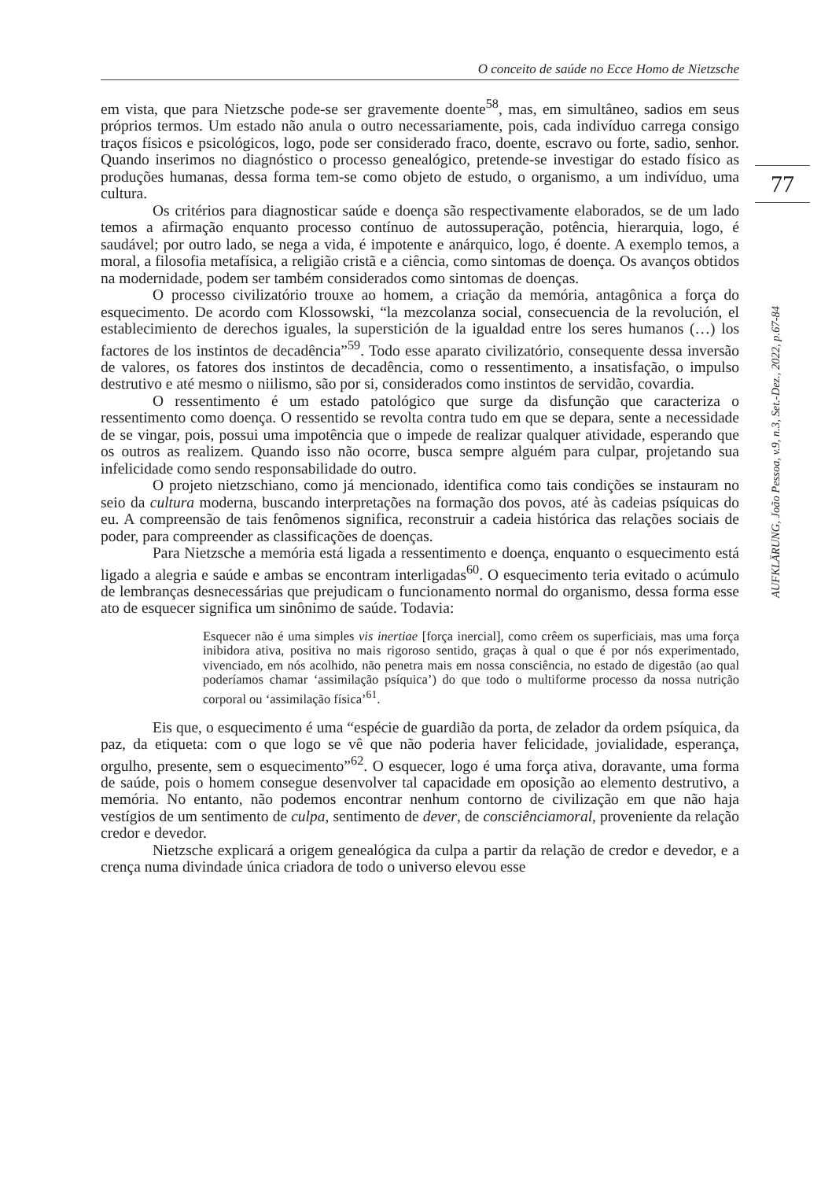O conceito de saúde no Ecce Homo de Nietzsche
77
AUFKLÄRUNG, João Pessoa, v.9, n.3, Set.-Dez., 2022, p.67-84
em vista, que para Nietzsche pode-se ser gravemente doente<sup>58</sup>, mas, em simultâneo, sadios em seus próprios termos. Um estado não anula o outro necessariamente, pois, cada indivíduo carrega consigo traços físicos e psicológicos, logo, pode ser considerado fraco, doente, escravo ou forte, sadio, senhor. Quando inserimos no diagnóstico o processo genealógico, pretende-se investigar do estado físico as produções humanas, dessa forma tem-se como objeto de estudo, o organismo, a um indivíduo, uma cultura.
Os critérios para diagnosticar saúde e doença são respectivamente elaborados, se de um lado temos a afirmação enquanto processo contínuo de autossuperação, potência, hierarquia, logo, é saudável; por outro lado, se nega a vida, é impotente e anárquico, logo, é doente. A exemplo temos, a moral, a filosofia metafísica, a religião cristã e a ciência, como sintomas de doença. Os avanços obtidos na modernidade, podem ser também considerados como sintomas de doenças.
O processo civilizatório trouxe ao homem, a criação da memória, antagônica a força do esquecimento. De acordo com Klossowski, “la mezcolanza social, consecuencia de la revolución, el establecimiento de derechos iguales, la superstición de la igualdad entre los seres humanos (…) los factores de los instintos de decadência”<sup>59</sup>. Todo esse aparato civilizatório, consequente dessa inversão de valores, os fatores dos instintos de decadência, como o ressentimento, a insatisfação, o impulso destrutivo e até mesmo o niilismo, são por si, considerados como instintos de servidão, covardia.
O ressentimento é um estado patológico que surge da disfunção que caracteriza o ressentimento como doença. O ressentido se revolta contra tudo em que se depara, sente a necessidade de se vingar, pois, possui uma impotência que o impede de realizar qualquer atividade, esperando que os outros as realizem. Quando isso não ocorre, busca sempre alguém para culpar, projetando sua infelicidade como sendo responsabilidade do outro.
O projeto nietzschiano, como já mencionado, identifica como tais condições se instauram no seio da cultura moderna, buscando interpretações na formação dos povos, até às cadeias psíquicas do eu. A compreensão de tais fenômenos significa, reconstruir a cadeia histórica das relações sociais de poder, para compreender as classificações de doenças.
Para Nietzsche a memória está ligada a ressentimento e doença, enquanto o esquecimento está ligado a alegria e saúde e ambas se encontram interligadas<sup>60</sup>. O esquecimento teria evitado o acúmulo de lembranças desnecessárias que prejudicam o funcionamento normal do organismo, dessa forma esse ato de esquecer significa um sinônimo de saúde. Todavia:
Esquecer não é uma simples vis inertiae [força inercial], como crêem os superficiais, mas uma força inibidora ativa, positiva no mais rigoroso sentido, graças à qual o que é por nós experimentado, vivenciado, em nós acolhido, não penetra mais em nossa consciência, no estado de digestão (ao qual poderíamos chamar ‘assimilação psíquica’) do que todo o multiforme processo da nossa nutrição corporal ou ‘assimilação física’<sup>61</sup>.
Eis que, o esquecimento é uma “espécie de guardião da porta, de zelador da ordem psíquica, da paz, da etiqueta: com o que logo se vê que não poderia haver felicidade, jovialidade, esperança, orgulho, presente, sem o esquecimento”<sup>62</sup>. O esquecer, logo é uma força ativa, doravante, uma forma de saúde, pois o homem consegue desenvolver tal capacidade em oposição ao elemento destrutivo, a memória. No entanto, não podemos encontrar nenhum contorno de civilização em que não haja vestígios de um sentimento de culpa, sentimento de dever, de consciênciamoral, proveniente da relação credor e devedor.
Nietzsche explicará a origem genealógica da culpa a partir da relação de credor e devedor, e a crença numa divindade única criadora de todo o universo elevou esse